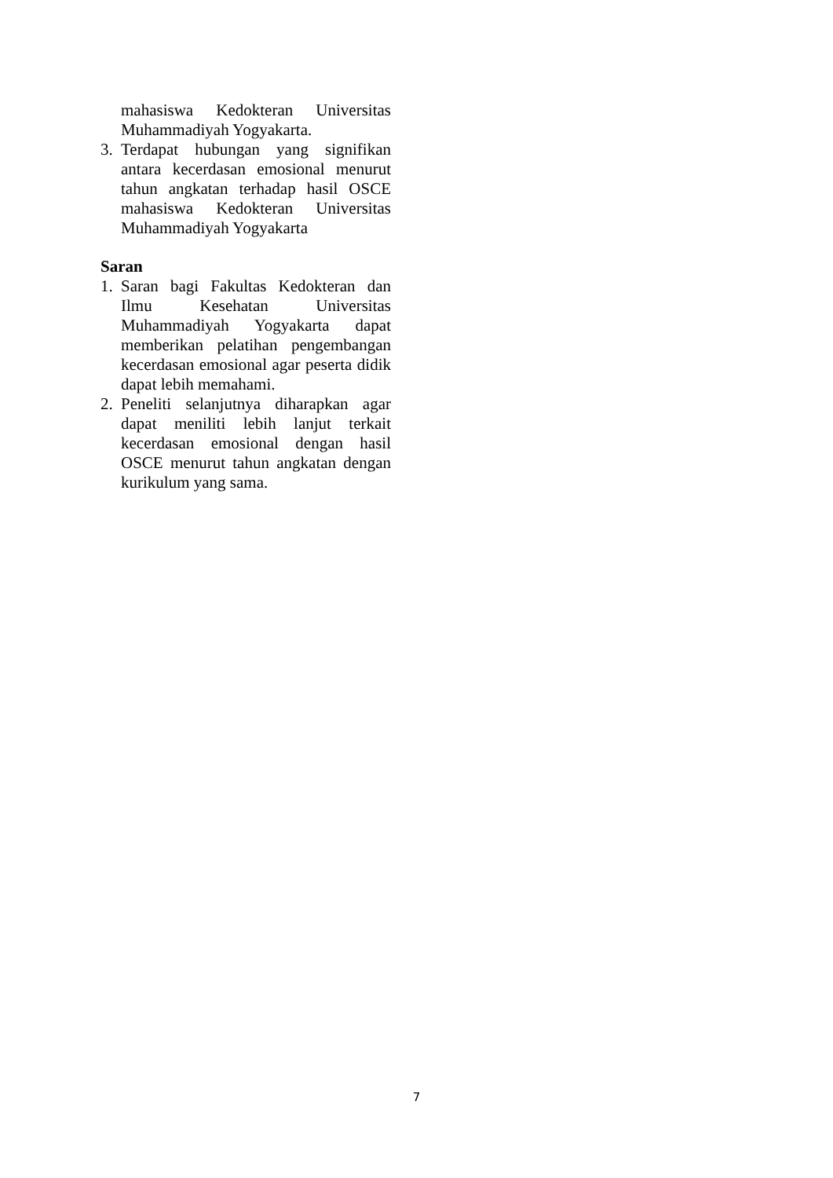mahasiswa Kedokteran Universitas Muhammadiyah Yogyakarta.
3. Terdapat hubungan yang signifikan antara kecerdasan emosional menurut tahun angkatan terhadap hasil OSCE mahasiswa Kedokteran Universitas Muhammadiyah Yogyakarta
Saran
1. Saran bagi Fakultas Kedokteran dan Ilmu Kesehatan Universitas Muhammadiyah Yogyakarta dapat memberikan pelatihan pengembangan kecerdasan emosional agar peserta didik dapat lebih memahami.
2. Peneliti selanjutnya diharapkan agar dapat meniliti lebih lanjut terkait kecerdasan emosional dengan hasil OSCE menurut tahun angkatan dengan kurikulum yang sama.
7